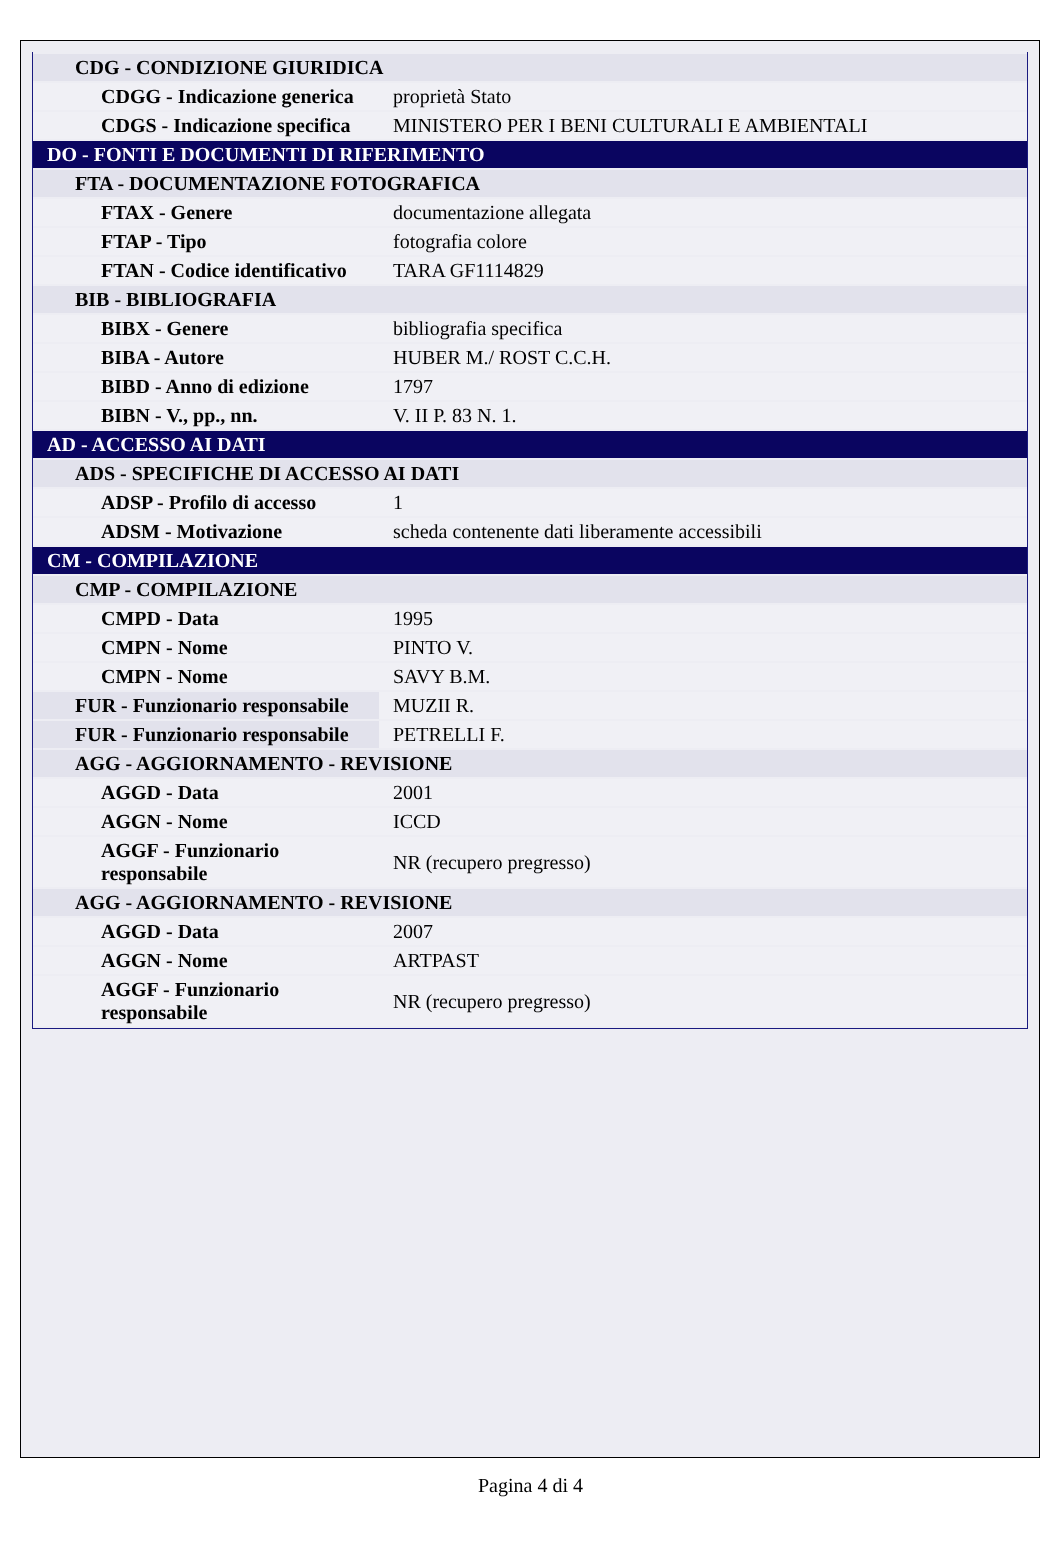| CDG - CONDIZIONE GIURIDICA | |
| CDGG - Indicazione generica | proprietà Stato |
| CDGS - Indicazione specifica | MINISTERO PER I BENI CULTURALI E AMBIENTALI |
| DO - FONTI E DOCUMENTI DI RIFERIMENTO | |
| FTA - DOCUMENTAZIONE FOTOGRAFICA | |
| FTAX - Genere | documentazione allegata |
| FTAP - Tipo | fotografia colore |
| FTAN - Codice identificativo | TARA GF1114829 |
| BIB - BIBLIOGRAFIA | |
| BIBX - Genere | bibliografia specifica |
| BIBA - Autore | HUBER M./ ROST C.C.H. |
| BIBD - Anno di edizione | 1797 |
| BIBN - V., pp., nn. | V. II P. 83 N. 1. |
| AD - ACCESSO AI DATI | |
| ADS - SPECIFICHE DI ACCESSO AI DATI | |
| ADSP - Profilo di accesso | 1 |
| ADSM - Motivazione | scheda contenente dati liberamente accessibili |
| CM - COMPILAZIONE | |
| CMP - COMPILAZIONE | |
| CMPD - Data | 1995 |
| CMPN - Nome | PINTO V. |
| CMPN - Nome | SAVY B.M. |
| FUR - Funzionario responsabile | MUZII R. |
| FUR - Funzionario responsabile | PETRELLI F. |
| AGG - AGGIORNAMENTO - REVISIONE | |
| AGGD - Data | 2001 |
| AGGN - Nome | ICCD |
| AGGF - Funzionario responsabile | NR (recupero pregresso) |
| AGG - AGGIORNAMENTO - REVISIONE | |
| AGGD - Data | 2007 |
| AGGN - Nome | ARTPAST |
| AGGF - Funzionario responsabile | NR (recupero pregresso) |
Pagina 4 di 4